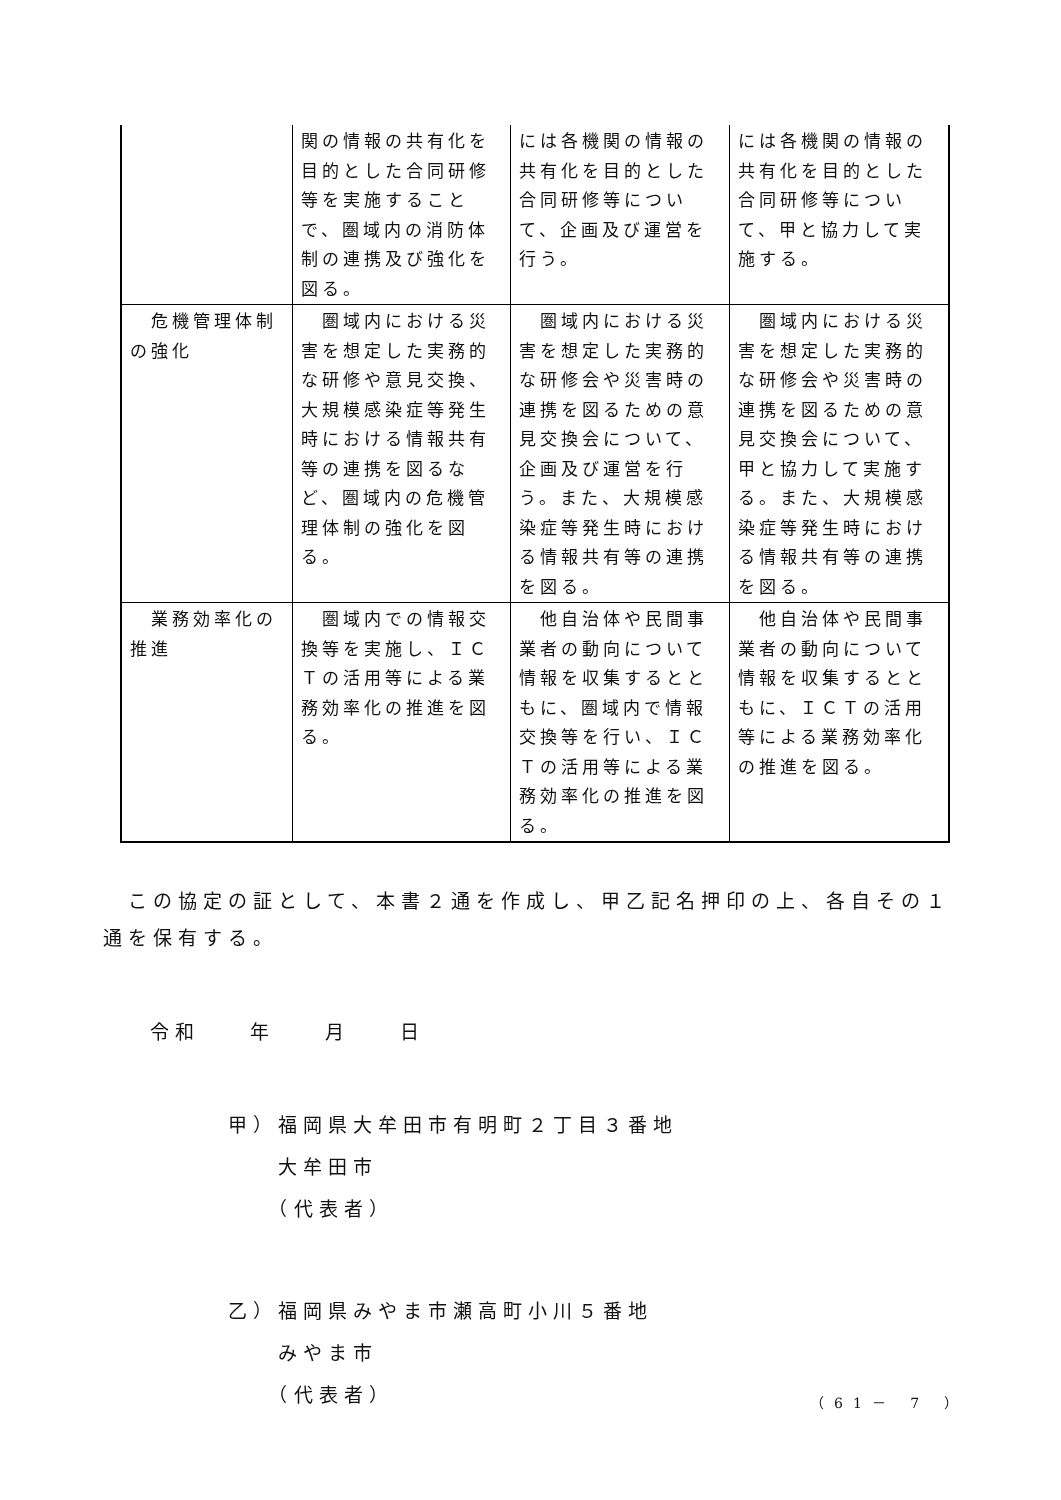| | 関の情報の共有化を目的とした合同研修等を実施することで、圏域内の消防体制の連携及び強化を図る。 | には各機関の情報の共有化を目的とした合同研修等について、企画及び運営を行う。 | には各機関の情報の共有化を目的とした合同研修等について、甲と協力して実施する。 |
| 危機管理体制の強化 | 圏域内における災害を想定した実務的な研修や意見交換、大規模感染症等発生時における情報共有等の連携を図るなど、圏域内の危機管理体制の強化を図る。 | 圏域内における災害を想定した実務的な研修会や災害時の連携を図るための意見交換会について、企画及び運営を行う。また、大規模感染症等発生時における情報共有等の連携を図る。 | 圏域内における災害を想定した実務的な研修会や災害時の連携を図るための意見交換会について、甲と協力して実施する。また、大規模感染症等発生時における情報共有等の連携を図る。 |
| 業務効率化の推進 | 圏域内での情報交換等を実施し、ＩＣＴの活用等による業務効率化の推進を図る。 | 他自治体や民間事業者の動向について情報を収集するとともに、圏域内で情報交換等を行い、ＩＣＴの活用等による業務効率化の推進を図る。 | 他自治体や民間事業者の動向について情報を収集するとともに、ＩＣＴの活用等による業務効率化の推進を図る。 |
　この協定の証として、本書２通を作成し、甲乙記名押印の上、各自その１通を保有する。
令和　　年　　月　　日
甲）福岡県大牟田市有明町２丁目３番地
　　大牟田市
　　（代表者）
乙）福岡県みやま市瀬高町小川５番地
　　みやま市
　　（代表者）
（61－ 7 ）